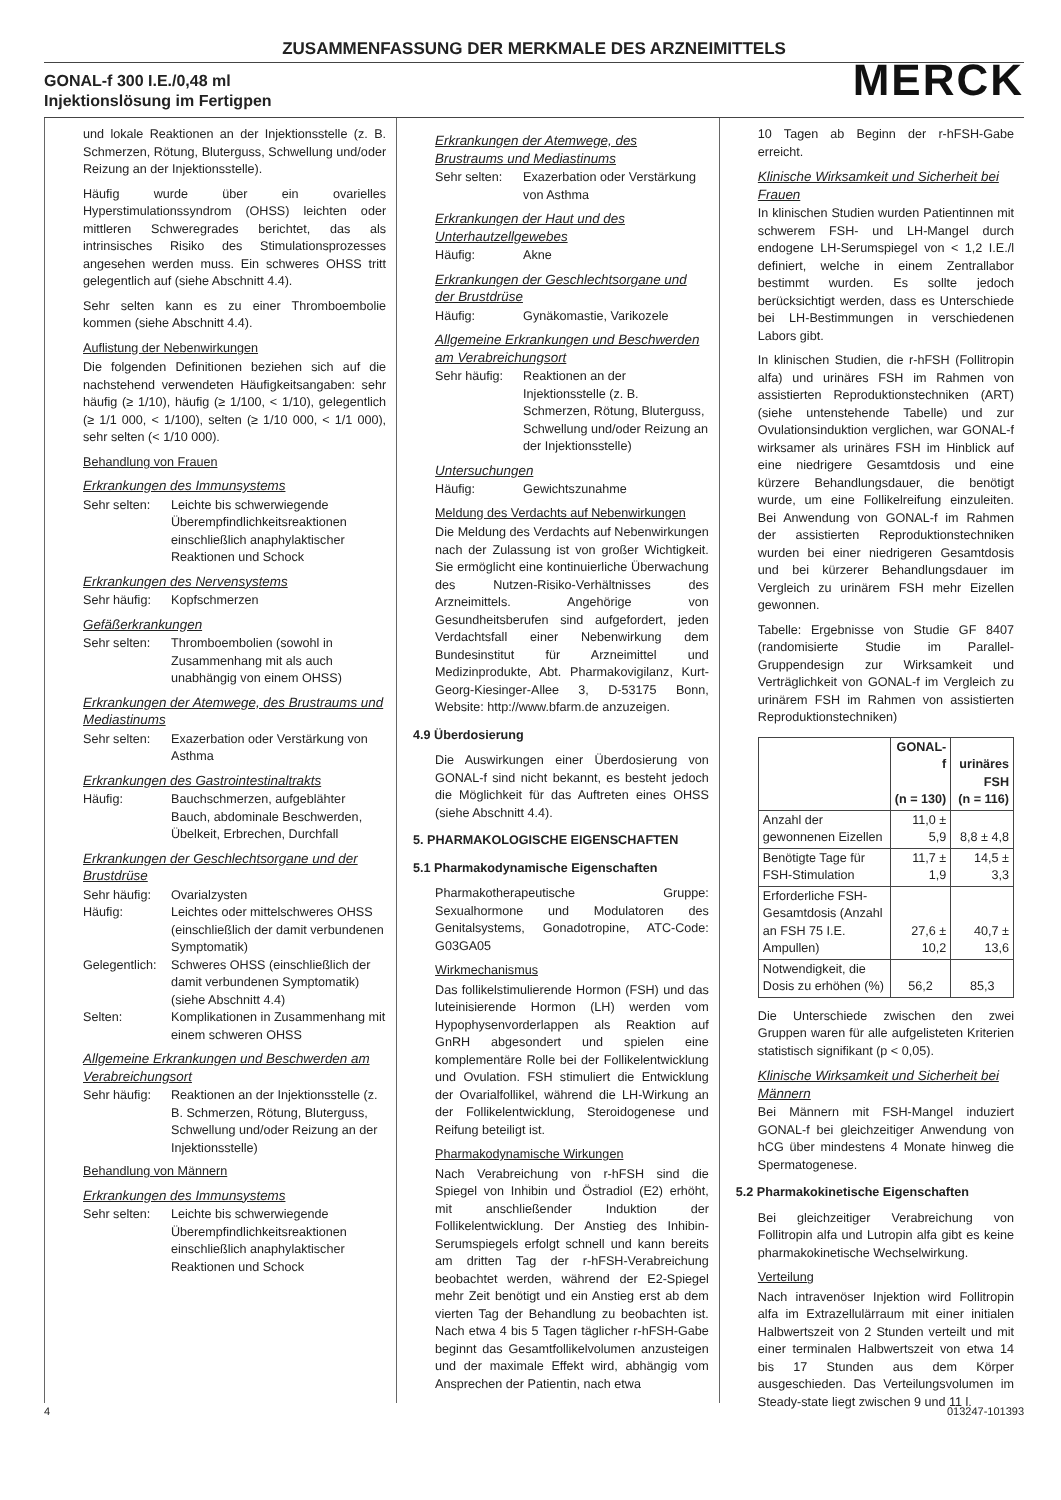ZUSAMMENFASSUNG DER MERKMALE DES ARZNEIMITTELS
GONAL-f 300 I.E./0,48 ml
Injektionslösung im Fertigpen MERCK
und lokale Reaktionen an der Injektionsstelle (z. B. Schmerzen, Rötung, Bluterguss, Schwellung und/oder Reizung an der Injektionsstelle).
Häufig wurde über ein ovarielles Hyperstimulationssyndrom (OHSS) leichten oder mittleren Schweregrades berichtet, das als intrinsisches Risiko des Stimulationsprozesses angesehen werden muss. Ein schweres OHSS tritt gelegentlich auf (siehe Abschnitt 4.4).
Sehr selten kann es zu einer Thromboembolie kommen (siehe Abschnitt 4.4).
Auflistung der Nebenwirkungen
Die folgenden Definitionen beziehen sich auf die nachstehend verwendeten Häufigkeitsangaben: sehr häufig (≥ 1/10), häufig (≥ 1/100, < 1/10), gelegentlich (≥ 1/1 000, < 1/100), selten (≥ 1/10 000, < 1/1 000), sehr selten (< 1/10 000).
Behandlung von Frauen
Erkrankungen des Immunsystems
Sehr selten: Leichte bis schwerwiegende Überempfindlichkeitsreaktionen einschließlich anaphylaktischer Reaktionen und Schock
Erkrankungen des Nervensystems
Sehr häufig: Kopfschmerzen
Gefäßerkrankungen
Sehr selten: Thromboembolien (sowohl in Zusammenhang mit als auch unabhängig von einem OHSS)
Erkrankungen der Atemwege, des Brustraums und Mediastinums
Sehr selten: Exazerbation oder Verstärkung von Asthma
Erkrankungen des Gastrointestinaltrakts
Häufig: Bauchschmerzen, aufgeblähter Bauch, abdominale Beschwerden, Übelkeit, Erbrechen, Durchfall
Erkrankungen der Geschlechtsorgane und der Brustdrüse
Sehr häufig: Ovarialzysten
Häufig: Leichtes oder mittelschweres OHSS (einschließlich der damit verbundenen Symptomatik)
Gelegentlich: Schweres OHSS (einschließlich der damit verbundenen Symptomatik) (siehe Abschnitt 4.4)
Selten: Komplikationen in Zusammenhang mit einem schweren OHSS
Allgemeine Erkrankungen und Beschwerden am Verabreichungsort
Sehr häufig: Reaktionen an der Injektionsstelle (z. B. Schmerzen, Rötung, Bluterguss, Schwellung und/oder Reizung an der Injektionsstelle)
Behandlung von Männern
Erkrankungen des Immunsystems
Sehr selten: Leichte bis schwerwiegende Überempfindlichkeitsreaktionen einschließlich anaphylaktischer Reaktionen und Schock
Erkrankungen der Atemwege, des Brustraums und Mediastinums
Sehr selten: Exazerbation oder Verstärkung von Asthma
Erkrankungen der Haut und des Unterhautzellgewebes
Häufig: Akne
Erkrankungen der Geschlechtsorgane und der Brustdrüse
Häufig: Gynäkomastie, Varikozele
Allgemeine Erkrankungen und Beschwerden am Verabreichungsort
Sehr häufig: Reaktionen an der Injektionsstelle (z. B. Schmerzen, Rötung, Bluterguss, Schwellung und/oder Reizung an der Injektionsstelle)
Untersuchungen
Häufig: Gewichtszunahme
Meldung des Verdachts auf Nebenwirkungen
Die Meldung des Verdachts auf Nebenwirkungen nach der Zulassung ist von großer Wichtigkeit. Sie ermöglicht eine kontinuierliche Überwachung des Nutzen-Risiko-Verhältnisses des Arzneimittels. Angehörige von Gesundheitsberufen sind aufgefordert, jeden Verdachtsfall einer Nebenwirkung dem Bundesinstitut für Arzneimittel und Medizinprodukte, Abt. Pharmakovigilanz, Kurt-Georg-Kiesinger-Allee 3, D-53175 Bonn, Website: http://www.bfarm.de anzuzeigen.
4.9 Überdosierung
Die Auswirkungen einer Überdosierung von GONAL-f sind nicht bekannt, es besteht jedoch die Möglichkeit für das Auftreten eines OHSS (siehe Abschnitt 4.4).
5. PHARMAKOLOGISCHE EIGENSCHAFTEN
5.1 Pharmakodynamische Eigenschaften
Pharmakotherapeutische Gruppe: Sexualhormone und Modulatoren des Genitalsystems, Gonadotropine, ATC-Code: G03GA05
Wirkmechanismus
Das follikelstimulierende Hormon (FSH) und das luteinisierende Hormon (LH) werden vom Hypophysenvorderlappen als Reaktion auf GnRH abgesondert und spielen eine komplementäre Rolle bei der Follikelentwicklung und Ovulation. FSH stimuliert die Entwicklung der Ovarialfollikel, während die LH-Wirkung an der Follikelentwicklung, Steroidogenese und Reifung beteiligt ist.
Pharmakodynamische Wirkungen
Nach Verabreichung von r-hFSH sind die Spiegel von Inhibin und Östradiol (E2) erhöht, mit anschließender Induktion der Follikelentwicklung. Der Anstieg des Inhibin-Serumspiegels erfolgt schnell und kann bereits am dritten Tag der r-hFSH-Verabreichung beobachtet werden, während der E2-Spiegel mehr Zeit benötigt und ein Anstieg erst ab dem vierten Tag der Behandlung zu beobachten ist. Nach etwa 4 bis 5 Tagen täglicher r-hFSH-Gabe beginnt das Gesamtfollikelvolumen anzusteigen und der maximale Effekt wird, abhängig vom Ansprechen der Patientin, nach etwa
10 Tagen ab Beginn der r-hFSH-Gabe erreicht.
Klinische Wirksamkeit und Sicherheit bei Frauen
In klinischen Studien wurden Patientinnen mit schwerem FSH- und LH-Mangel durch endogene LH-Serumspiegel von < 1,2 I.E./l definiert, welche in einem Zentrallabor bestimmt wurden. Es sollte jedoch berücksichtigt werden, dass es Unterschiede bei LH-Bestimmungen in verschiedenen Labors gibt.
In klinischen Studien, die r-hFSH (Follitropin alfa) und urinäres FSH im Rahmen von assistierten Reproduktionstechniken (ART) (siehe untenstehende Tabelle) und zur Ovulationsinduktion verglichen, war GONAL-f wirksamer als urinäres FSH im Hinblick auf eine niedrigere Gesamtdosis und eine kürzere Behandlungsdauer, die benötigt wurde, um eine Follikelreifung einzuleiten. Bei Anwendung von GONAL-f im Rahmen der assistierten Reproduktionstechniken wurden bei einer niedrigeren Gesamtdosis und bei kürzerer Behandlungsdauer im Vergleich zu urinärem FSH mehr Eizellen gewonnen.
Tabelle: Ergebnisse von Studie GF 8407 (randomisierte Studie im Parallel-Gruppendesign zur Wirksamkeit und Verträglichkeit von GONAL-f im Vergleich zu urinärem FSH im Rahmen von assistierten Reproduktionstechniken)
| | GONAL-f (n = 130) | urinäres FSH (n = 116) |
| --- | --- | --- |
| Anzahl der gewonnenen Eizellen | 11,0 ± 5,9 | 8,8 ± 4,8 |
| Benötigte Tage für FSH-Stimulation | 11,7 ± 1,9 | 14,5 ± 3,3 |
| Erforderliche FSH-Gesamtdosis (Anzahl an FSH 75 I.E. Ampullen) | 27,6 ± 10,2 | 40,7 ± 13,6 |
| Notwendigkeit, die Dosis zu erhöhen (%) | 56,2 | 85,3 |
Die Unterschiede zwischen den zwei Gruppen waren für alle aufgelisteten Kriterien statistisch signifikant (p < 0,05).
Klinische Wirksamkeit und Sicherheit bei Männern
Bei Männern mit FSH-Mangel induziert GONAL-f bei gleichzeitiger Anwendung von hCG über mindestens 4 Monate hinweg die Spermatogenese.
5.2 Pharmakokinetische Eigenschaften
Bei gleichzeitiger Verabreichung von Follitropin alfa und Lutropin alfa gibt es keine pharmakokinetische Wechselwirkung.
Verteilung
Nach intravenöser Injektion wird Follitropin alfa im Extrazellulärraum mit einer initialen Halbwertszeit von 2 Stunden verteilt und mit einer terminalen Halbwertszeit von etwa 14 bis 17 Stunden aus dem Körper ausgeschieden. Das Verteilungsvolumen im Steady-state liegt zwischen 9 und 11 l.
4 013247-101393